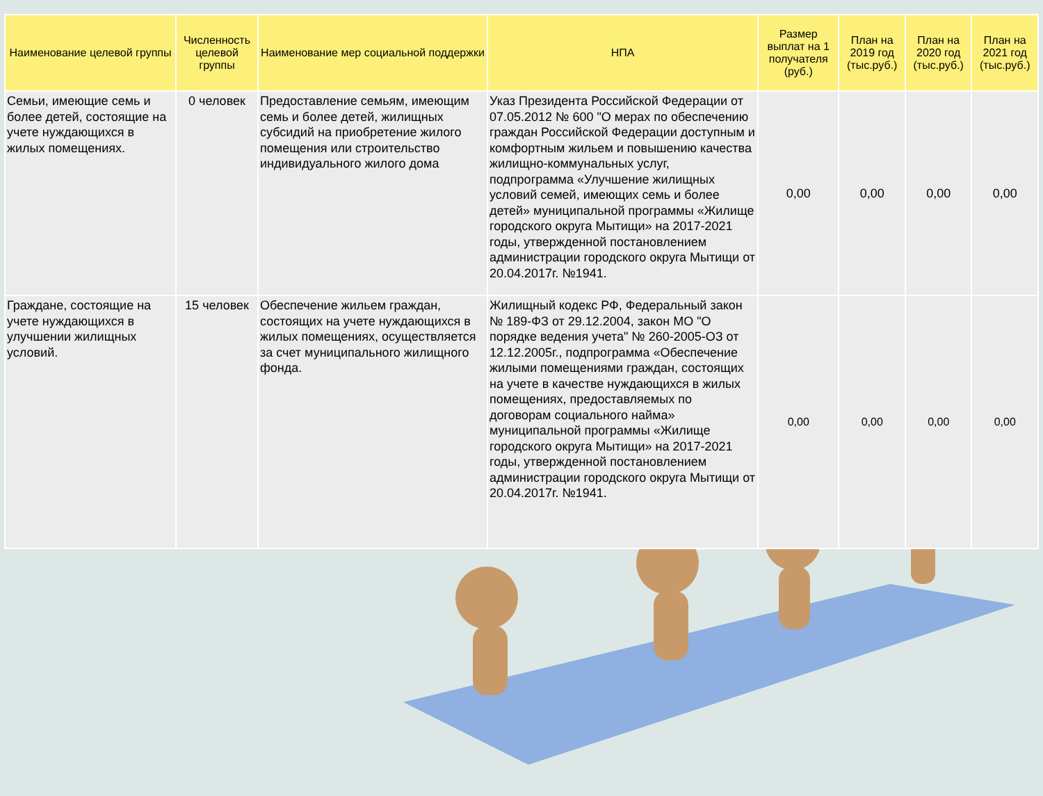| Наименование целевой группы | Численность целевой группы | Наименование мер социальной поддержки | НПА | Размер выплат на 1 получателя (руб.) | План на 2019 год (тыс.руб.) | План на 2020 год (тыс.руб.) | План на 2021 год (тыс.руб.) |
| --- | --- | --- | --- | --- | --- | --- | --- |
| Семьи, имеющие семь и более детей, состоящие на учете нуждающихся в жилых помещениях. | 0 человек | Предоставление семьям, имеющим семь и более детей, жилищных субсидий на приобретение жилого помещения или строительство индивидуального жилого дома | Указ Президента Российской Федерации от 07.05.2012 № 600 "О мерах по обеспечению граждан Российской Федерации доступным и комфортным жильем и повышению качества жилищно-коммунальных услуг, подпрограмма «Улучшение жилищных условий семей, имеющих семь и более детей» муниципальной программы «Жилище городского округа Мытищи» на 2017-2021 годы, утвержденной постановлением администрации городского округа Мытищи от 20.04.2017г. №1941. | 0,00 | 0,00 | 0,00 | 0,00 |
| Граждане, состоящие на учете нуждающихся в улучшении жилищных условий. | 15 человек | Обеспечение жильем граждан, состоящих на учете нуждающихся в жилых помещениях, осуществляется за счет муниципального жилищного фонда. | Жилищный кодекс РФ, Федеральный закон № 189-ФЗ от 29.12.2004, закон МО "О порядке ведения учета" № 260-2005-ОЗ от 12.12.2005г., подпрограмма «Обеспечение жилыми помещениями граждан, состоящих на учете в качестве нуждающихся в жилых помещениях, предоставляемых по договорам социального найма» муниципальной программы «Жилище городского округа Мытищи» на 2017-2021 годы, утвержденной постановлением администрации городского округа Мытищи от 20.04.2017г. №1941. | 0,00 | 0,00 | 0,00 | 0,00 |